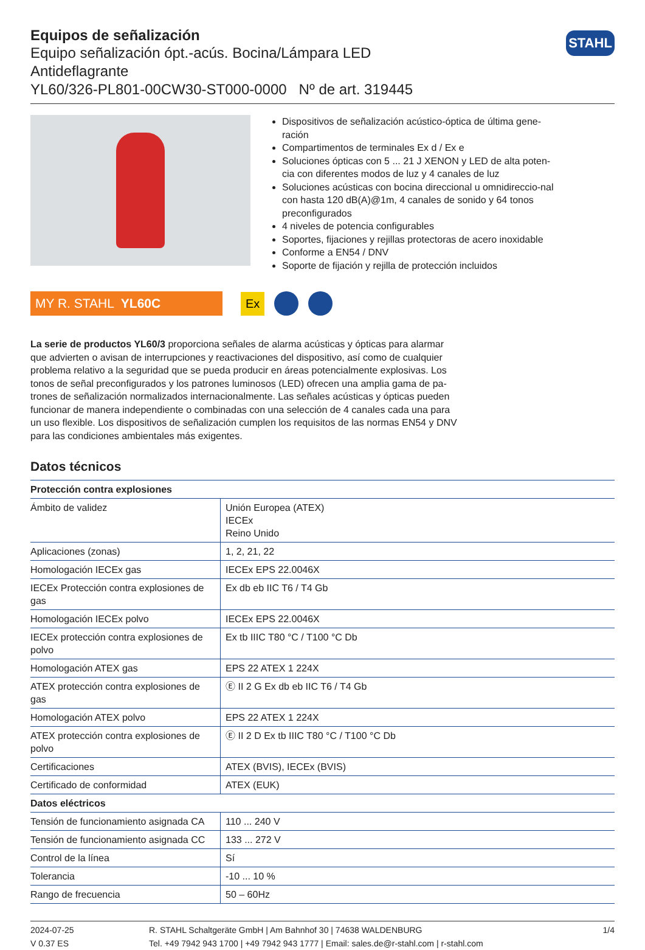STAHL
Equipos de señalización
Equipo señalización ópt.-acús. Bocina/Lámpara LED
Antideflagrante
YL60/326-PL801-00CW30-ST000-0000 Nº de art. 319445
Dispositivos de señalización acústico-óptica de última gene-ración
Compartimentos de terminales Ex d / Ex e
Soluciones ópticas con 5 ... 21 J XENON y LED de alta poten-cia con diferentes modos de luz y 4 canales de luz
Soluciones acústicas con bocina direccional u omnidireccio-nal con hasta 120 dB(A)@1m, 4 canales de sonido y 64 tonos preconfigurados
4 niveles de potencia configurables
Soportes, fijaciones y rejillas protectoras de acero inoxidable
Conforme a EN54 / DNV
Soporte de fijación y rejilla de protección incluidos
MY R. STAHL YL60C
Ex
La serie de productos YL60/3 proporciona señales de alarma acústicas y ópticas para alarmar que advierten o avisan de interrupciones y reactivaciones del dispositivo, así como de cualquier problema relativo a la seguridad que se pueda producir en áreas potencialmente explosivas. Los tonos de señal preconfigurados y los patrones luminosos (LED) ofrecen una amplia gama de pa-trones de señalización normalizados internacionalmente. Las señales acústicas y ópticas pueden funcionar de manera independiente o combinadas con una selección de 4 canales cada una para un uso flexible. Los dispositivos de señalización cumplen los requisitos de las normas EN54 y DNV para las condiciones ambientales más exigentes.
Datos técnicos
| Protección contra explosiones | |
| --- | --- |
| Ámbito de validez | Unión Europea (ATEX) IECEx Reino Unido |
| Aplicaciones (zonas) | 1, 2, 21, 22 |
| Homologación IECEx gas | IECEx EPS 22.0046X |
| IECEx Protección contra explosiones de gas | Ex db eb IIC T6 / T4 Gb |
| Homologación IECEx polvo | IECEx EPS 22.0046X |
| IECEx protección contra explosiones de polvo | Ex tb IIIC T80 °C / T100 °C Db |
| Homologación ATEX gas | EPS 22 ATEX 1 224X |
| ATEX protección contra explosiones de gas | Ⓔ II 2 G Ex db eb IIC T6 / T4 Gb |
| Homologación ATEX polvo | EPS 22 ATEX 1 224X |
| ATEX protección contra explosiones de polvo | Ⓔ II 2 D Ex tb IIIC T80 °C / T100 °C Db |
| Certificaciones | ATEX (BVIS), IECEx (BVIS) |
| Certificado de conformidad | ATEX (EUK) |
| Datos eléctricos | |
| Tensión de funcionamiento asignada CA | 110 ... 240 V |
| Tensión de funcionamiento asignada CC | 133 ... 272 V |
| Control de la línea | Sí |
| Tolerancia | -10 ... 10 % |
| Rango de frecuencia | 50 – 60Hz |
2024-07-25
V 0.37 ES
R. STAHL Schaltgeräte GmbH | Am Bahnhof 30 | 74638 WALDENBURG
Tel. +49 7942 943 1700 | +49 7942 943 1777 | Email: sales.de@r-stahl.com | r-stahl.com
1/4